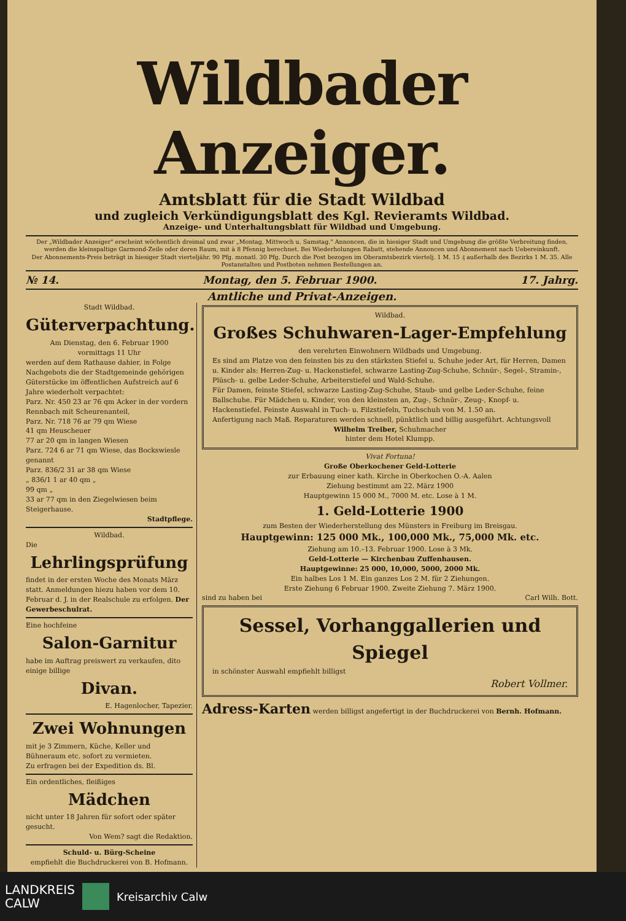Wildbader Anzeiger.
Amtsblatt für die Stadt Wildbad
und zugleich Verkündigungsblatt des Kgl. Revieramts Wildbad.
Anzeige- und Unterhaltungsblatt für Wildbad und Umgebung.
Der „Wildbader Anzeiger" erscheint wöchentlich dreimal und zwar „Montag, Mittwoch u. Samstag." Annoncen, die in hiesiger Stadt und Umgebung die größte Verbreitung finden, werden die kleinspaltige Garmond-Zeile oder deren Raum, mit à 8 Pfennig berechnet. Bei Wiederholungen Rabatt, stehende Annoncen und Abonnement nach Uebereinkunft.
Der Abonnements-Preis beträgt in hiesiger Stadt vierteljähr. 90 Pfg. monatl. 30 Pfg. Durch die Post bezogen im Oberamtsbezirk viertelj. 1 M. 15 ₰ außerhalb des Bezirks 1 M. 35. Alle Postanstalten und Postboten nehmen Bestellungen an.
№ 14. Montag, den 5. Februar 1900. 17. Jahrg.
Amtliche und Privat-Anzeigen.
Stadt Wildbad.
Güterverpachtung.
Am Dienstag, den 6. Februar 1900
vormittags 11 Uhr
werden auf dem Rathause dahier, in Folge Nachgebots die der Stadtgemeinde gehörigen Güterstücke im öffentlichen Aufstreich auf 6 Jahre wiederholt verpachtet:
Parz. Nr. 450 23 ar 76 qm Acker in der vordern Rennbach mit Scheurenanteil,
Parz. Nr. 718 76 ar 79 qm Wiese
41 qm Heuscheuer
77 ar 20 qm in langen Wiesen
Parz. 724 6 ar 71 qm Wiese, das Bockswiesle genannt
Parz. 836/2 31 ar 38 qm Wiese
„ 836/1 1 ar 40 qm „
99 qm „
33 ar 77 qm in den Ziegelwiesen beim Steigerhause.
Stadtpflege.
Wildbad.
Die
Lehrlingsprüfung
findet in der ersten Woche des Monats März statt. Anmeldungen hiezu haben vor dem 10. Februar d. J. in der Realschule zu erfolgen. Der Gewerbeschulrat.
Eine hochfeine
Salon-Garnitur
habe im Auftrag preiswert zu verkaufen, dito einige billige
Divan.
E. Hagenlocher, Tapezier.
Zwei Wohnungen
mit je 3 Zimmern, Küche, Keller und Bühneraum etc. sofort zu vermieten.
Zu erfragen bei der Expedition ds. Bl.
Ein ordentliches, fleißiges
Mädchen
nicht unter 18 Jahren für sofort oder später gesucht.
Von Wem? sagt die Redaktion.
Schuld- u. Bürg-Scheine
empfiehlt die Buchdruckerei von B. Hofmann.
Wildbad.
Großes Schuhwaren-Lager-Empfehlung
den verehrten Einwohnern Wildbads und Umgebung.
Es sind am Platze von den feinsten bis zu den stärksten Stiefel u. Schuhe jeder Art, für Herren, Damen u. Kinder als: Herren-Zug- u. Hackenstiefel, schwarze Lasting-Zug-Schuhe, Schnür-, Segel-, Stramin-, Plüsch- u. gelbe Leder-Schuhe, Arbeiterstiefel und Wald-Schuhe.
Für Damen, feinste Stiefel, schwarze Lasting-Zug-Schuhe, Staub- und gelbe Leder-Schuhe, feine Ballschuhe. Für Mädchen u. Kinder, von den kleinsten an, Zug-, Schnür-, Zeug-, Knopf- u. Hackenstiefel. Feinste Auswahl in Tuch- u. Filzstiefeln, Tuchschuh von M. 1.50 an.
Anfertigung nach Maß. Reparaturen werden schnell, pünktlich und billig ausgeführt. Achtungsvoll
Wilhelm Treiber, Schuhmacher
hinter dem Hotel Klumpp.
Vivat Fortuna!
Große Oberkochener Geld-Lotterie
zur Erbauung einer kath. Kirche in Oberkochen O.-A. Aalen
Ziehung bestimmt am 22. März 1900
Hauptgewinn 15 000 M., 7000 M. etc. Lose à 1 M.
1. Geld-Lotterie 1900
zum Besten der Wiederherstellung des Münsters in Freiburg im Breisgau.
Hauptgewinn: 125 000 Mk., 100,000 Mk., 75,000 Mk. etc.
Ziehung am 10.–13. Februar 1900. Lose à 3 Mk.
Geld-Lotterie — Kirchenbau Zuffenhausen.
Hauptgewinne: 25 000, 10,000, 5000, 2000 Mk.
Ein halbes Los 1 M. Ein ganzes Los 2 M. für 2 Ziehungen.
Erste Ziehung 6 Februar 1900. Zweite Ziehung 7. März 1900.
sind zu haben bei Carl Wilh. Bott.
Sessel, Vorhanggallerien und Spiegel
in schönster Auswahl empfiehlt billigst
Robert Vollmer.
Adress-Karten werden billigst angefertigt in der Buchdruckerei von Bernh. Hofmann.
LANDKREIS
CALW
Kreisarchiv Calw